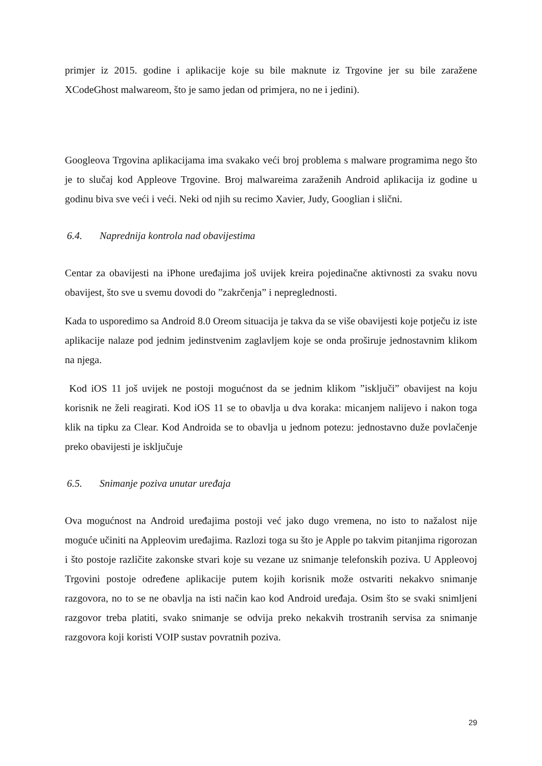primjer iz 2015. godine i aplikacije koje su bile maknute iz Trgovine jer su bile zaražene XCodeGhost malwareom, što je samo jedan od primjera, no ne i jedini).
Googleova Trgovina aplikacijama ima svakako veći broj problema s malware programima nego što je to slučaj kod Appleove Trgovine. Broj malwareima zaraženih Android aplikacija iz godine u godinu biva sve veći i veći. Neki od njih su recimo Xavier, Judy, Googlian i slični.
6.4. Naprednija kontrola nad obavijestima
Centar za obavijesti na iPhone uređajima još uvijek kreira pojedinačne aktivnosti za svaku novu obavijest, što sve u svemu dovodi do ”zakrčenja” i nepreglednosti.
Kada to usporedimo sa Android 8.0 Oreom situacija je takva da se više obavijesti koje potječu iz iste aplikacije nalaze pod jednim jedinstvenim zaglavljem koje se onda proširuje jednostavnim klikom na njega.
Kod iOS 11 još uvijek ne postoji mogućnost da se jednim klikom ”isključi” obavijest na koju korisnik ne želi reagirati. Kod iOS 11 se to obavlja u dva koraka: micanjem nalijevo i nakon toga klik na tipku za Clear. Kod Androida se to obavlja u jednom potezu: jednostavno duže povlačenje preko obavijesti je isključuje
6.5. Snimanje poziva unutar uređaja
Ova mogućnost na Android uređajima postoji već jako dugo vremena, no isto to nažalost nije moguće učiniti na Appleovim uređajima. Razlozi toga su što je Apple po takvim pitanjima rigorozan i što postoje različite zakonske stvari koje su vezane uz snimanje telefonskih poziva. U Appleovoj Trgovini postoje određene aplikacije putem kojih korisnik može ostvariti nekakvo snimanje razgovora, no to se ne obavlja na isti način kao kod Android uređaja. Osim što se svaki snimljeni razgovor treba platiti, svako snimanje se odvija preko nekakvih trostranih servisa za snimanje razgovora koji koristi VOIP sustav povratnih poziva.
29